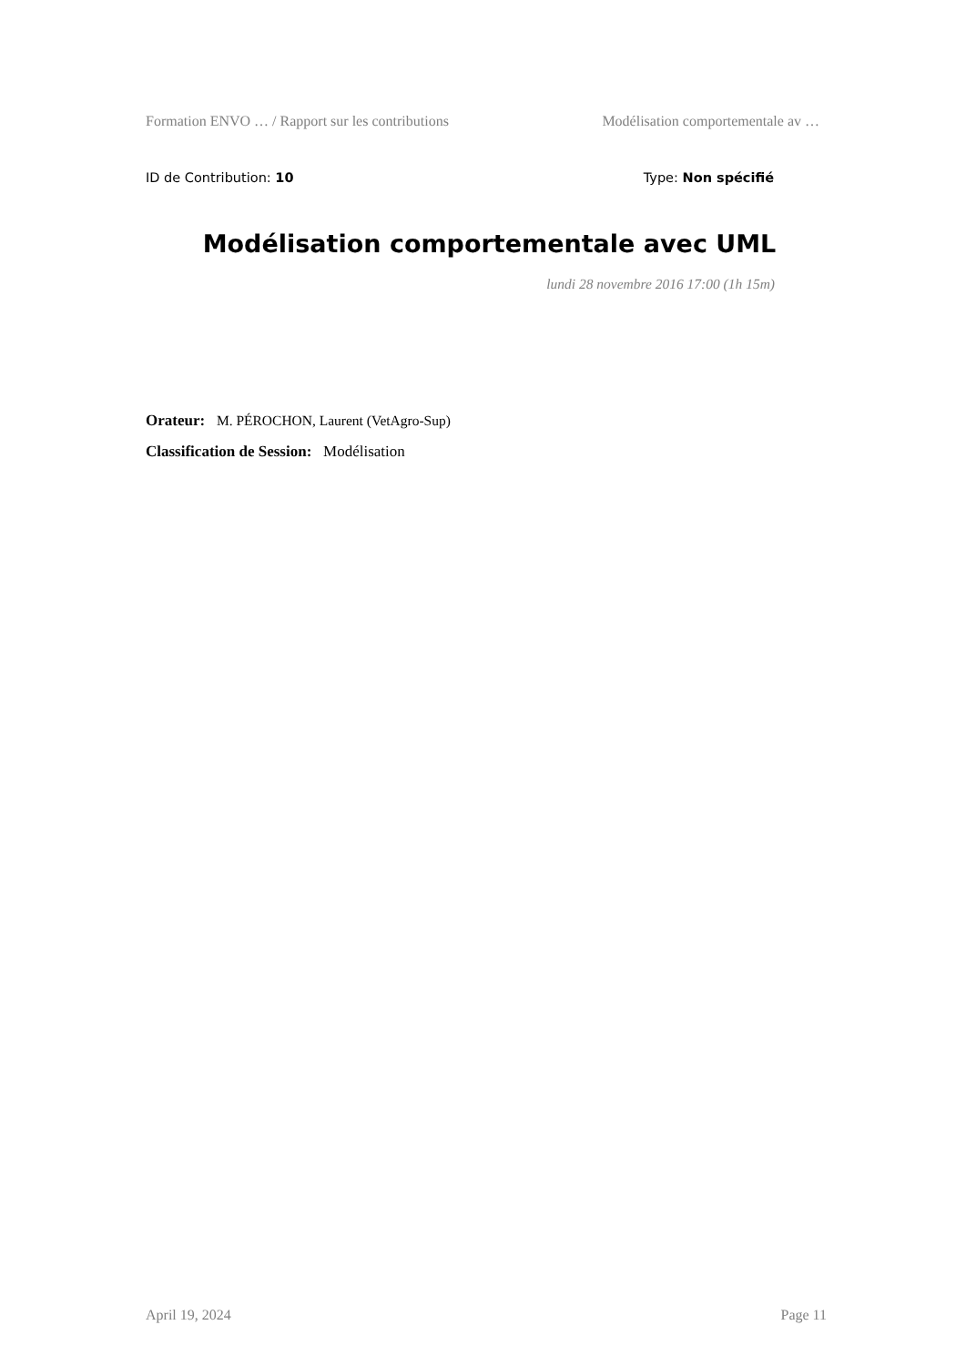Formation ENVO … / Rapport sur les contributions Modélisation comportementale av …
ID de Contribution: 10 Type: Non spécifié
Modélisation comportementale avec UML
lundi 28 novembre 2016 17:00 (1h 15m)
Orateur: M. PÉROCHON, Laurent (VetAgro-Sup)
Classification de Session: Modélisation
April 19, 2024 Page 11